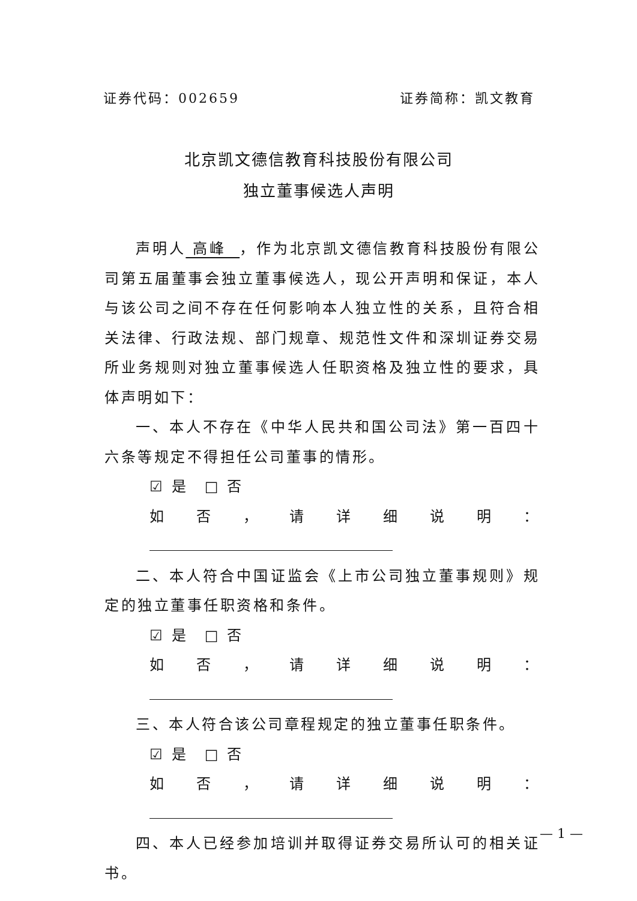证券代码：002659 证券简称：凯文教育
北京凯文德信教育科技股份有限公司
独立董事候选人声明
声明人 高峰 ，作为北京凯文德信教育科技股份有限公司第五届董事会独立董事候选人，现公开声明和保证，本人与该公司之间不存在任何影响本人独立性的关系，且符合相关法律、行政法规、部门规章、规范性文件和深圳证券交易所业务规则对独立董事候选人任职资格及独立性的要求，具体声明如下：
一、本人不存在《中华人民共和国公司法》第一百四十六条等规定不得担任公司董事的情形。
☑ 是　□ 否
如否，请详细说明：
二、本人符合中国证监会《上市公司独立董事规则》规定的独立董事任职资格和条件。
☑ 是　□ 否
如否，请详细说明：
三、本人符合该公司章程规定的独立董事任职条件。
☑ 是　□ 否
如否，请详细说明：
四、本人已经参加培训并取得证券交易所认可的相关证书。
— 1 —